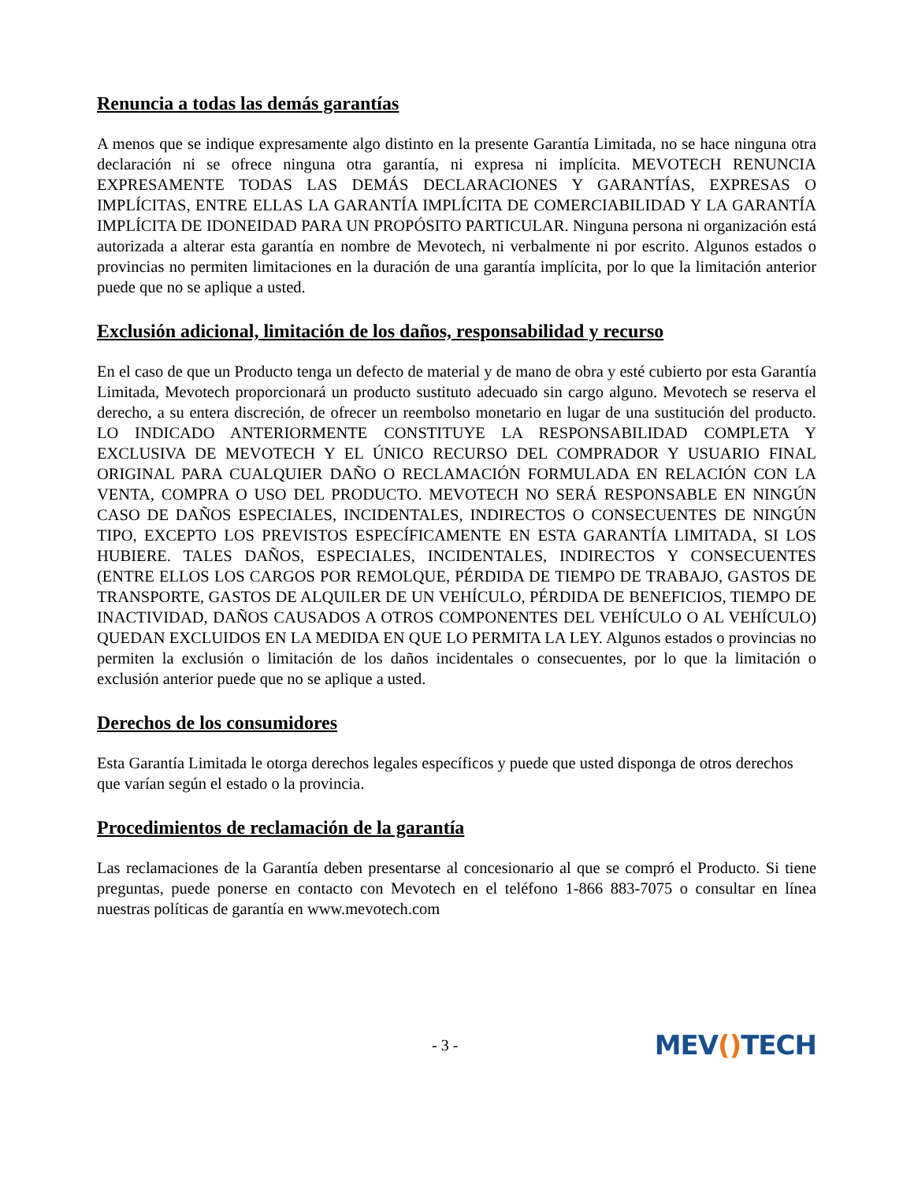Renuncia a todas las demás garantías
A menos que se indique expresamente algo distinto en la presente Garantía Limitada, no se hace ninguna otra declaración ni se ofrece ninguna otra garantía, ni expresa ni implícita. MEVOTECH RENUNCIA EXPRESAMENTE TODAS LAS DEMÁS DECLARACIONES Y GARANTÍAS, EXPRESAS O IMPLÍCITAS, ENTRE ELLAS LA GARANTÍA IMPLÍCITA DE COMERCIABILIDAD Y LA GARANTÍA IMPLÍCITA DE IDONEIDAD PARA UN PROPÓSITO PARTICULAR. Ninguna persona ni organización está autorizada a alterar esta garantía en nombre de Mevotech, ni verbalmente ni por escrito. Algunos estados o provincias no permiten limitaciones en la duración de una garantía implícita, por lo que la limitación anterior puede que no se aplique a usted.
Exclusión adicional, limitación de los daños, responsabilidad y recurso
En el caso de que un Producto tenga un defecto de material y de mano de obra y esté cubierto por esta Garantía Limitada, Mevotech proporcionará un producto sustituto adecuado sin cargo alguno. Mevotech se reserva el derecho, a su entera discreción, de ofrecer un reembolso monetario en lugar de una sustitución del producto. LO INDICADO ANTERIORMENTE CONSTITUYE LA RESPONSABILIDAD COMPLETA Y EXCLUSIVA DE MEVOTECH Y EL ÚNICO RECURSO DEL COMPRADOR Y USUARIO FINAL ORIGINAL PARA CUALQUIER DAÑO O RECLAMACIÓN FORMULADA EN RELACIÓN CON LA VENTA, COMPRA O USO DEL PRODUCTO. MEVOTECH NO SERÁ RESPONSABLE EN NINGÚN CASO DE DAÑOS ESPECIALES, INCIDENTALES, INDIRECTOS O CONSECUENTES DE NINGÚN TIPO, EXCEPTO LOS PREVISTOS ESPECÍFICAMENTE EN ESTA GARANTÍA LIMITADA, SI LOS HUBIERE. TALES DAÑOS, ESPECIALES, INCIDENTALES, INDIRECTOS Y CONSECUENTES (ENTRE ELLOS LOS CARGOS POR REMOLQUE, PÉRDIDA DE TIEMPO DE TRABAJO, GASTOS DE TRANSPORTE, GASTOS DE ALQUILER DE UN VEHÍCULO, PÉRDIDA DE BENEFICIOS, TIEMPO DE INACTIVIDAD, DAÑOS CAUSADOS A OTROS COMPONENTES DEL VEHÍCULO O AL VEHÍCULO) QUEDAN EXCLUIDOS EN LA MEDIDA EN QUE LO PERMITA LA LEY. Algunos estados o provincias no permiten la exclusión o limitación de los daños incidentales o consecuentes, por lo que la limitación o exclusión anterior puede que no se aplique a usted.
Derechos de los consumidores
Esta Garantía Limitada le otorga derechos legales específicos y puede que usted disponga de otros derechos que varían según el estado o la provincia.
Procedimientos de reclamación de la garantía
Las reclamaciones de la Garantía deben presentarse al concesionario al que se compró el Producto. Si tiene preguntas, puede ponerse en contacto con Mevotech en el teléfono 1-866 883-7075 o consultar en línea nuestras políticas de garantía en www.mevotech.com
- 3 -
MEV() TECH